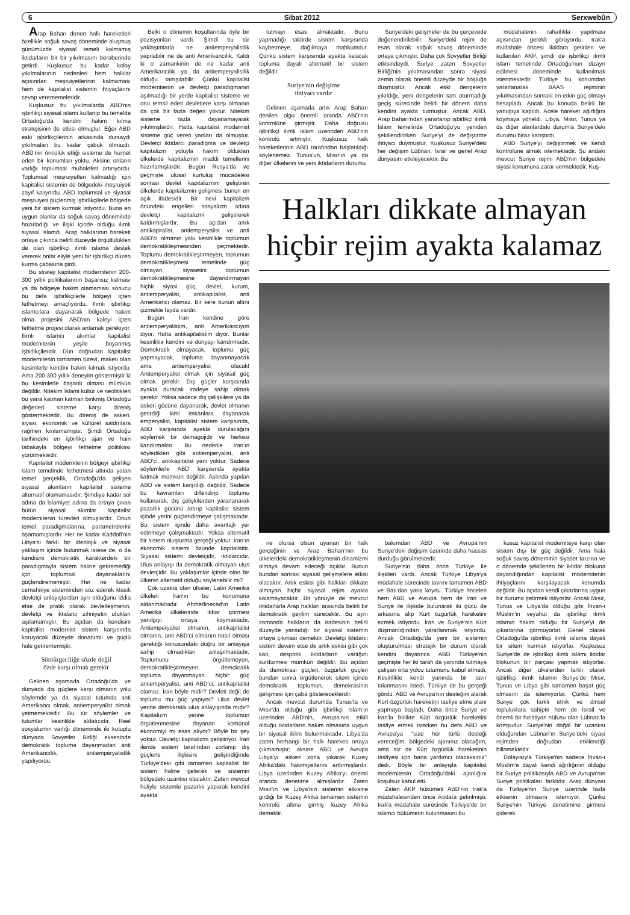6 Sibat 2012 Serxwebûn
Arap Baharı denen halk hareketleri özellikle soğuk savaş döneminde oluşmuş günümüzde siyasal temeli kalmamış iktidarların bir bir yıkılmasını beraberinde getirdi. Kuşkusuz bu kadar kolay yıkılmalarının nedenleri hem halklar açısından meşruiyetlerinin kalmaması hem de kapitalist sistemin ihtiyaçlarını cevap verememeleridir.
Kuşkusuz bu yıkılmalarda ABD'nin işbirlikçi siyasal islamı kullanıp bu temelde Ortadoğu'da kendini hakim kılma stratejisinin de etkisi olmuştur. Eğer ABD eski işbirlikçilerinin arkasında dursaydı yıkılmaları bu kadar çabuk olmazdı. ABD'nin öncülük ettiği sisteme de hizmet eden bir konumları yoktu. Aksine onların varlığı toplumsal muhalefeti artırıyordu. Toplumsal meşruiyetleri kalmadığı için kapitalist sistemin de bölgedeki meşruiyeti zayıf kalıyordu. ABD toplumsal ve siyasal meşruiyeti güçlenmiş işbirlikçilerle bölgede yeni bir sistem kurmak istiyordu. Buna en uygun olanlar da soğuk savaş döneminde hazırladığı ve ilişki içinde olduğu ılımlı siyasal islamdı. Arap halklarının hareketi ortaya çıkınca belirli düzeyde örgütlülükleri de olan işbirlikçi ılımlı islama destek vererek onlar eliyle yeni bir işbirlikçi düzen kurma çabasına girdi.
Bu strateji kapitalist modernitenin 200-300 yıllık politikalarının başarısız kalması ya da bölgeye hakim olamaması sonucu bu defa işbirlikçilerle bölgeyi içten fethetmeyi amaçlıyordu. Ilımlı işbirlikçi islamcılara dayanarak bölgede hakim olma projesini ABD'nin kaleyi içten fethetme projesi olarak anlamak gerekiyor. Ilımlı islamcı akımlar kapitalist modernitenin yeşile boyanmış işbirlikçileridir. Dün doğrudan kapitalist modernitenin tamamen türevi, maketi olan kesimlerle kendini hakim kılmak istiyordu. Ama 200-300 yıllık deneyim göstermiştir ki bu kesimlerle başarılı olması mümkün değildir. Nitekim İslami kültür ve neolitikten bu yana katman katman birikmiş Ortadoğu değerleri sisteme karşı direniş göstermektedir. Bu direniş de askeri, siyasi, ekonomik ve kültürel saldırılara rağmen kırılamamıştır. Şimdi Ortadoğu tarihindeki en işbirlikçi ajan ve hain tabakayla bölgeyi fethetme politikası yürütmektedir.
Kapitalist modernitenin bölgeyi işbirlikçi islam temelinde fethetmesi altında yatan temel gerçeklik, Ortadoğu'da gelişen siyasal akımların kapitalist sisteme alternatif olamamasıdır. Şimdiye kadar sol adına da islamiyet adına da ortaya çıkan bütün siyasal akımlar kapitalist modernitenin türevleri olmuşlardır. Onun temel paradigmalarına, parametrelerini aşamamışlardır. Her ne kadar Kaddafi'nin Libya'sı farklı bir ideolojik ve siyasal yaklaşım içinde bulunmak istese de, o da kendisini demokratik karakterdeki bir paradigmayla sistem haline getiremediği için toplumsal dayanaklarını güçlendirememiştir. Her ne kadar cemahiriye sisteminden söz ederek klasik devletçi anlayışlardan ayrı olduğunu iddia etse de pratik olarak devletleşmenin, devletçi ve iktidarcı zihniyetin ufukları aşılamamıştır. Bu açıdan da kendisini kapitalist modernist sistem karşısında koruyacak düzeyde donanımlı ve güçlü hale getirememiştir.
Sömürgeciliğe sözde değil
özde karşı olmak gerekir
Gelinen aşamada Ortadoğu'da ve dünyada dış güçlere karşı olmanın yolu söylemde ya da siyasal tutumda anti Amerikancı olmak, antiemperyalist olmak yetmemektedir. Bu tür söylemler ve tutumlar kesinlikle aldatıcıdır. Reel sosyalizmin varlığı döneminde iki kutuplu dünyada Sovyetler Birliği ekseninde demokratik topluma dayanmadan anti Amerikancılık, antiemperyalistlik yapılıyordu.
Belki o dönemin koşullarında öyle bir pozisyonları vardı. Şimdi bu tür yaklaşımlarla ne antiemperyalistlik yapılabilir ne de anti Amerikancılık. Kaldı ki o zamankinin de ne kadar anti Amerikancılık ya da antiemperyalistlik olduğu tartışılabilir. Çünkü kapitalist modernitenin ve devletçi paradigmanın aşılmadığı bir yerde kapitalist sisteme ve onu temsil eden devletlere karşı olmanın da çok bir fazla değeri yoktur. Nitekim sisteme fazla dayanamayarak yıkılmışlardır. Hatta kapitalist modernist sisteme güç veren yanları da olmuştur. Devletçi iktidarcı paradigma ve devletçi kapitalizm yoluyla hakim oldukları ülkelerde kapitalizmin maddi temellerini hazırlamışlardır. Bugün Rusya'da ve geçmişte ulusal kurtuluş mücadelesi sonrası devlet kapitalizmini geliştiren ülkelerde kapitalizmin gelişmesi bunun en açık ifadesidir. Bir nevi kapitalizm önündeki engelleri sosyalizm adına devletçi kapitalizmi geliştirerek kaldırmışlardır. Bu açıdan artık antikapitalist, antiemperyalist ve anti ABD'ci olmanın yolu kesinlikle toplumun demokratikleşmesinden geçmektedir. Toplumu demokratikleştirmeyen, toplumun demokratikleşmesi temelinde güç olmayan, siyasetini toplumun demokratikleşmesine dayandırmayan hiçbir siyasi güç, devlet, kurum, antiemperyalist, antikapitalist, anti Amerikancı olamaz. Bir kere bunun altını çizmekte fayda vardır.
Bugün İran kendine göre antiemperyalistim, anti Amerikancıyım diyor. Hatta antikapitalistim diyor. Bunlar kesinlikle kendini ve dünyayı kandırmadır. Demokratik olmayacak, toplumu güç yapmayacak, topluma dayanmayacak ama antiemperyalist olacak! Antiemperyalist olmak için siyasal güç olmak gerekir. Dış güçler karşısında ayakta duracak iradeye sahip olmak gerekir. Yoksa sadece dış çelişkilere ya da askeri gücüne dayanarak, devlet olmanın getirdiği kimi imkanlara dayanarak emperyalist, kapitalist sistem karşısında, ABD karşısında ayakta durulacağını söylemek bir demagojidir ve herkesi kandırmaktır. Bu nedenle İran'ın söyledikleri gibi antiemperyalist, anti ABD'ci, antikapitalist yanı yoktur. Sadece söylemlerle ABD karşısında ayakta kalmak mümkün değildir. Aslında yapılan ABD ve sistem karşıtlığı değildir. Sadece bu kavramları dillendirip toplumu kullanarak, dış çelişkilerden yararlanarak pazarlık gücünü artırıp kapitalist sistem içinde yerini güçlendirmeye çalışmaktadır. Bu sistem içinde daha avantajlı yer edinmeye çalışmaktadır. Yoksa alternatif bir sistem oluşturma gerçeği yoktur. İran'ın ekonomik sistemi özünde kapitalisttir. Siyasal sistemi devletçidir, iktidarcıdır. Ulus anlayışı da demokratik olmayan ulus devletçidir. Bu yaklaşımlar içinde olan bir ülkenin alternatif olduğu söylenebilir mi?
Çok uzakta olan ülkeler, Latin Amerika ülkeleri İran'ın bu konumuna aldanmaktadır. Ahmedinecad'ın Latin Amerika ülkelerinde itibar görmesi yanılgıyı ortaya koymaktadır. Antiemperyalist olmanın, antikapitalist olmanın, anti ABD'ci olmanın nasıl olması gerektiği konusundaki doğru bir anlayışa sahip olmadıkları anlaşılmaktadır. Toplumunu örgütlemeyen, demokratikleştirmeyen, demokratik topluma dayanmayan hiçbir güç antiemperyalist, anti ABD'ci, antikapitalist olamaz. İran böyle midir? Devleti değil de toplumu mu güç yapıyor? Ulus devlet yerine demokratik ulus anlayışında mıdır? Kapitalizm yerine toplumun örgütlenmesine dayanan komünal ekonomiyi mi esas alıyor? Böyle bir şey yoktur. Devletçi kapitalizmi geliştiriyor. İran ileride sistem tarafından zorlanıp dış güçlerle ilişkisini geliştirdiğinde Türkiye'deki gibi tamamen kapitalist bir sistem haline gelecek ve sistemin bölgedeki uzantısı olacaktır. Zaten mevcut haliyle sistemle pazarlık yaparak kendini ayakta
tutmayı esas almaktadır. Bunu yapmadığı taktirde sistem karşısında kaybetmeye, dağılmaya mahkumdur. Çünkü sistem karşısında ayakta kalacak topluma dayalı alternatif bir sistem değildir.
Suriye'nin değişime
ihtiyacı vardır
Gelinen aşamada artık Arap Baharı denilen olgu önemli oranda ABD'nin kontrolüne girmiştir. Daha doğrusu işbirlikçi ılımlı islam üzerinden ABD'nin kontrolü artmıştır. Kuşkusuz halk hareketlerinin ABD tarafından başlatıldığı söylenemez. Tunus'un, Mısır'ın ya da diğer ülkelerini ve yeni iktidarların durumu
Suriye'deki gelişmeler de bu çerçevede değerlendirilebilir. Suriye'deki rejim de esas olarak soğuk savaş döneminde ortaya çıkmıştır. Daha çok Sovyetler Birliği etkisindeydi. Suriye zaten Sovyetler Birliği'nin yıkılmasından sonra siyasi zemin olarak önemli düzeyde bir boşluğa düşmüştür. Ancak eski dengelerin yıkıldığı, yeni dengelerin tam oturmadığı geçiş sürecinde belirli bir dönem daha kendini ayakta tutmuştur. Ancak ABD, Arap Baharı'ndan yararlanıp işbirlikçi ılımlı İslam temelinde Ortadoğu'yu yeniden şekillendirirken Suriye'yi de değiştirme ihtiyacı duymuştur. Kuşkusuz Suriye'deki her değişim Lübnan, İsrail ve genel Arap dünyasını etkileyecektir. Bu
müdahalenin rahatlıkla yapılması açısından gerekli görüyordu. Irak'a müdahale öncesi iktidara getirilen ve kullanılan AKP, şimdi de işbirlikçi ılımlı islam temelinde Ortadoğu'nun dizayn edilmesi döneminde kullanılmak istenmektedir. Türkiye bu konumdan yararlanarak BAAS rejiminin yıkılmasından sonraki en etkin güç olmayı hesapladı. Ancak bu konuda belirli bir yanılgıya kapıldı. Acele hareket ağırlığını koymaya yöneldi. Libya, Mısır, Tunus ya da diğer alanlardaki durumla Suriye'deki durumu biraz karıştırdı.
ABD Suriye'yi değiştirmek ve kendi kontrolüne almak istemektedir. Şu andaki mevcut Suriye rejimi ABD'nin bölgedeki siyasi konumuna zarar vermektedir. Kuş-
Halkları dikkate almayan
hiçbir rejim ayakta kalamaz
ne olursa olsun uyanan bir halk gerçeğinin ve Arap Baharı'nın bu ülkelerdeki demokratikleşmenin dinamizmi olmaya devam edeceği açıktır. Bunun bundan sonraki siyasal gelişmelere etkisi olacaktır. Artık eskisi gibi halkları dikkate almayan hiçbir siyasal rejim ayakta kalamayacaktır. Bir yönüyle de mevcut iktidarlarla Arap halkları arasında belirli bir demokratik gerilim sürecektir. Bu aynı zamanda halkların da iradesinin belirli düzeyde yansıdığı bir siyasal sistemin ortaya çıkması demektir. Devletçi iktidarcı sistem devam etse de artık eskisi gibi çok katı, despotik iktidarların varlığını sürdürmesi mümkün değildir. Bu açıdan da demokrasi güçleri, özgürlük güçleri bundan sonra örgütlenerek sitem içinde demokratik toplumun, demokrasinin gelişmesi için çaba göstereceklerdir.
Ancak mevcut durumda Tunus'ta ve Mısır'da olduğu gibi işbirlikçi İslam'ın üzerinden ABD'nin, Avrupa'nın etkili olduğu iktidarların hakim olmasına uygun bir siyasal iklim bulunmaktadır. Libya'da zaten herhangi bir halk hareketi ortaya çıkmamıştır; aksine ABD ve Avrupa Libya'yı askeri zorla yıkarak Kuzey Afrika'daki hakimiyetlerini arttırmışlardır. Libya üzerinden Kuzey Afrika'yı önemli oranda denetime almışlardır. Zaten Mısır'ın ve Libya'nın sistemin etkisine girdiği bir Kuzey Afrika tamamen sistemin kontrolü altına girmiş kuzey Afrika demektir.
bakımdan ABD ve Avrupa'nın Suriye'deki değişim üzerinde daha hassas durduğu görülmektedir.
Suriye'nin daha önce Türkiye ile ilişkileri vardı. Ancak Türkiye Libya'ya müdahale sürecinde tavrını tamamen ABD ve Batı'dan yana koydu. Türkiye önceleri hem ABD ve Avrupa hem de İran ve Suriye ile ilişkide bulunarak iki gücü de arkasına alıp Kürt özgürlük hareketini ezmek istiyordu. İran ve Suriye'nin Kürt düşmanlığından yararlanmak istiyordu. Ancak Ortadoğu'da yeni bir sistemin oluşturulması stratejik bir durum olarak kendini dayatınca ABD Türkiye'nin geçmişte her iki tarafı da yanında tutmaya çalışan orta yolcu tutumunu kabul etmedi. Kesinlikle kendi yanında bir tavır takınmasını istedi. Türkiye de bu gerçeği gördü. ABD ve Avrupa'nın desteğini alarak Kürt özgürlük hareketini tasfiye etme planı yapmaya başladı. Daha önce Suriye ve İran'la birlikte Kürt özgürlük hareketini tasfiye etmek isterken bu defa ABD ve Avrupa'ya "size her türlü desteği vereceğim, bölgedeki ajanınız olacağım, ama siz de Kürt özgürlük hareketinin tasfiyesi için bana yardımcı olacaksınız" dedi. Böyle bir anlayışla kapitalist modernitenin Ortadoğu'daki ajanlığını koşulsuz kabul etti.
Zaten AKP hükümeti ABD'nin Irak'a müdahalesinden önce iktidara getirilmişti. Irak'a müdahale sürecinde Türkiye'de bir islamcı hükümetin bulunmasını bu
kusuz kapitalist moderniteye karşı olan sistem dışı bir güç değildir. Ama hala soğuk savaş döneminin siyaset tarzına ve o dönemde şekillenen bir iktidar blokuna dayandığından kapitalist modernitenin ihtiyaçlarını karşılayacak konumda değildir. Bu açıdan kendi çıkarlarına uygun bir duruma getirmek istiyorlar. Ancak Mısır, Tunus ve Libya'da olduğu gibi İhvan-ı Müslim'in veyahut da işbirlikçi ılımlı islamın hakim olduğu bir Suriye'yi de çıkarlarına görmüyorlar. Genel olarak Ortadoğu'da işbirlikçi ılımlı islama dayalı bir sitem kurmak istiyorlar. Kuşkusuz Suriye'de de işbirlikçi ılımlı islamı iktidar blokunun bir parçası yapmak istiyorlar. Ancak diğer ülkelerden farklı olarak işbirlikçi ılımlı islamın Suriye'de Mısır, Tunus ve Libya gibi tamamen başat güç olmasını da istemiyorlar. Çünkü hem Suriye çok farklı etnik ve dinsel topluluklara sahiptir hem de İsrail ve önemli bir hıristiyan nüfusu olan Lübnan'la komşudur. Suriye'nin doğal bir uzantısı olduğundan Lübnan'ın Suriye'deki siyasi rejimden doğrudan etkilendiği bilinmektedir.
Dolayısıyla Türkiye'nin sadece İhvan-ı Müslim'e dayalı kendi ağırlığının olduğu bir Suriye politikasıyla ABD ve Avrupa'nın Suriye politikaları farklıdır. Arap dünyası da Türkiye'nin Suriye üzerinde fazla etkisinin olmasını istemiyor. Çünkü Suriye'nin Türkiye denetimine girmesi giderek